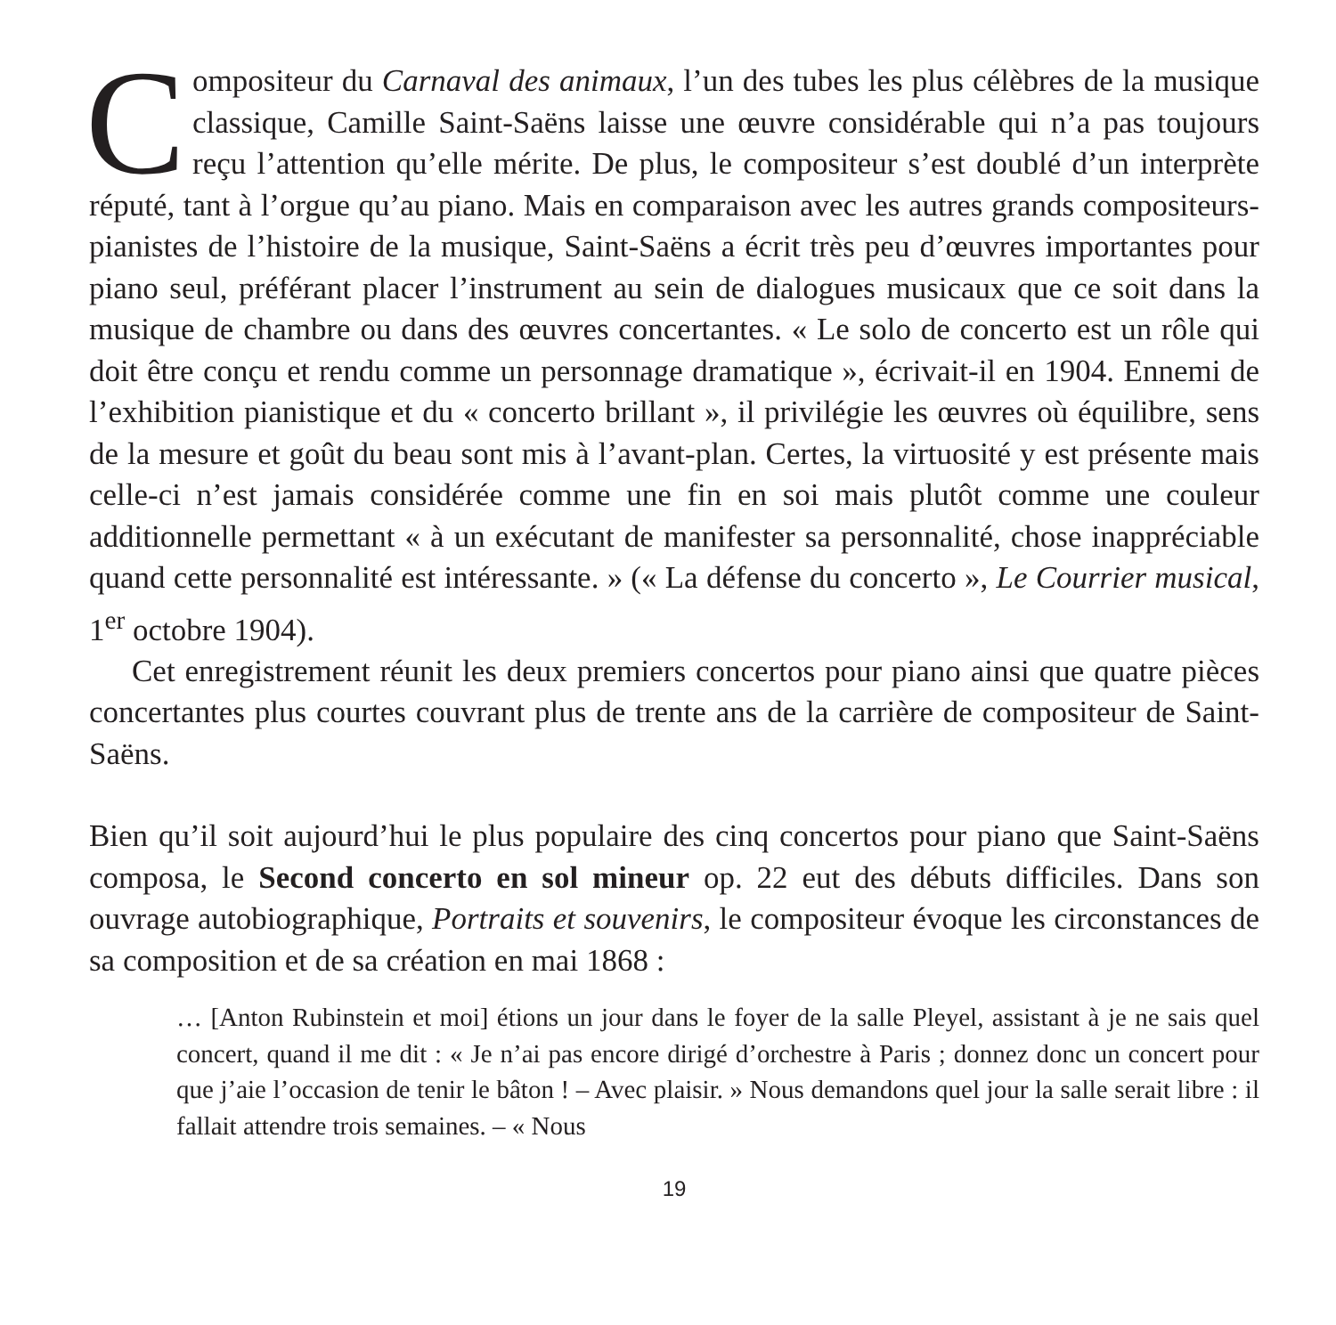Compositeur du Carnaval des animaux, l’un des tubes les plus célèbres de la musique classique, Camille Saint-Saëns laisse une œuvre considérable qui n’a pas toujours reçu l’attention qu’elle mérite. De plus, le compositeur s’est doublé d’un interprète réputé, tant à l’orgue qu’au piano. Mais en comparaison avec les autres grands compositeurs-pianistes de l’histoire de la musique, Saint-Saëns a écrit très peu d’œuvres importantes pour piano seul, préférant placer l’instrument au sein de dialogues musicaux que ce soit dans la musique de chambre ou dans des œuvres concertantes. « Le solo de concerto est un rôle qui doit être conçu et rendu comme un personnage dramatique », écrivait-il en 1904. Ennemi de l’exhibition pianistique et du « concerto brillant », il privilégie les œuvres où équilibre, sens de la mesure et goût du beau sont mis à l’avant-plan. Certes, la virtuosité y est présente mais celle-ci n’est jamais considérée comme une fin en soi mais plutôt comme une couleur additionnelle permettant « à un exécutant de manifester sa personnalité, chose inappréciable quand cette personnalité est intéressante. » (« La défense du concerto », Le Courrier musical, 1<sup>er</sup> octobre 1904).
Cet enregistrement réunit les deux premiers concertos pour piano ainsi que quatre pièces concertantes plus courtes couvrant plus de trente ans de la carrière de compositeur de Saint-Saëns.
Bien qu’il soit aujourd’hui le plus populaire des cinq concertos pour piano que Saint-Saëns composa, le Second concerto en sol mineur op. 22 eut des débuts difficiles. Dans son ouvrage autobiographique, Portraits et souvenirs, le compositeur évoque les circonstances de sa composition et de sa création en mai 1868 :
… [Anton Rubinstein et moi] étions un jour dans le foyer de la salle Pleyel, assistant à je ne sais quel concert, quand il me dit : « Je n’ai pas encore dirigé d’orchestre à Paris ; donnez donc un concert pour que j’aie l’occasion de tenir le bâton ! – Avec plaisir. » Nous demandons quel jour la salle serait libre : il fallait attendre trois semaines. – « Nous
19